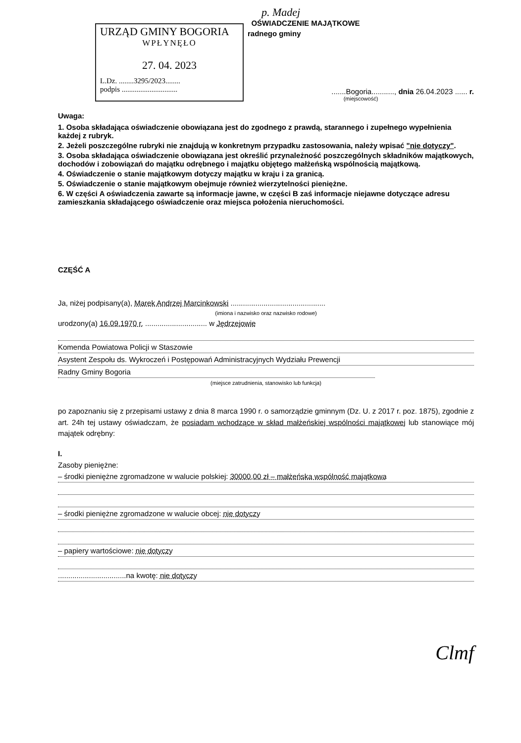p. Madej
OŚWIADCZENIE MAJĄTKOWE
URZĄD GMINY BOGORIA
WPŁYNĘŁO
27. 04. 2023
L.Dz. ........3295/2023........
podpis ..............................
radnego gminy
.......Bogoria..........., dnia 26.04.2023 ...... r.
(miejscowość)
Uwaga:
1. Osoba składająca oświadczenie obowiązana jest do zgodnego z prawdą, starannego i zupełnego wypełnienia każdej z rubryk.
2. Jeżeli poszczególne rubryki nie znajdują w konkretnym przypadku zastosowania, należy wpisać "nie dotyczy".
3. Osoba składająca oświadczenie obowiązana jest określić przynależność poszczególnych składników majątkowych, dochodów i zobowiązań do majątku odrębnego i majątku objętego małżeńską wspólnością majątkową.
4. Oświadczenie o stanie majątkowym dotyczy majątku w kraju i za granicą.
5. Oświadczenie o stanie majątkowym obejmuje również wierzytelności pieniężne.
6. W części A oświadczenia zawarte są informacje jawne, w części B zaś informacje niejawne dotyczące adresu zamieszkania składającego oświadczenie oraz miejsca położenia nieruchomości.
CZĘŚĆ A
Ja, niżej podpisany(a), Marek Andrzej Marcinkowski ..............................................
(imiona i nazwisko oraz nazwisko rodowe)
urodzony(a) 16.09.1970 r. .............................. w Jędrzejowie
Komenda Powiatowa Policji w Staszowie
Asystent Zespołu ds. Wykroczeń i Postępowań Administracyjnych Wydziału Prewencji
Radny Gminy Bogoria
(miejsce zatrudnienia, stanowisko lub funkcja)
po zapoznaniu się z przepisami ustawy z dnia 8 marca 1990 r. o samorządzie gminnym (Dz. U. z 2017 r. poz. 1875), zgodnie z art. 24h tej ustawy oświadczam, że posiadam wchodzące w skład małżeńskiej wspólności majątkowej lub stanowiące mój majątek odrębny:
I.
Zasoby pieniężne:
– środki pieniężne zgromadzone w walucie polskiej: 30000,00 zł – małżeńska wspólność majątkowa
– środki pieniężne zgromadzone w walucie obcej: nie dotyczy
– papiery wartościowe: nie dotyczy
.................................na kwotę: nie dotyczy
Clmf